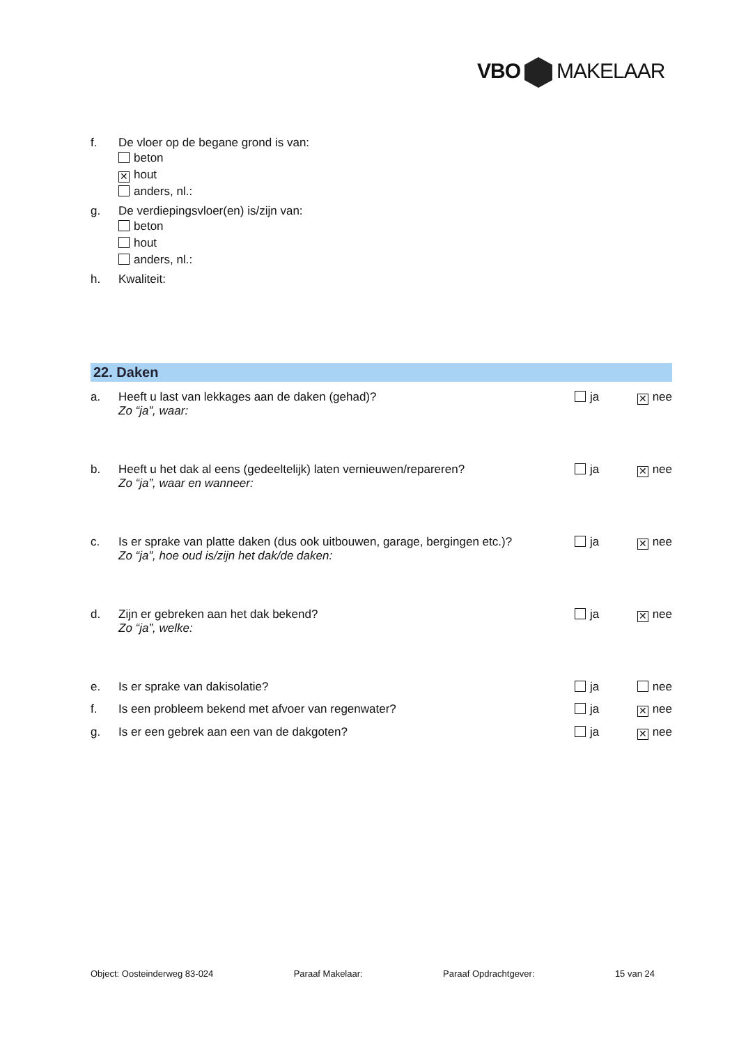VBO MAKELAAR
f. De vloer op de begane grond is van:
beton
✕ hout
anders, nl.:
g. De verdiepingsvloer(en) is/zijn van:
beton
hout
anders, nl.:
h. Kwaliteit:
22. Daken
a. Heeft u last van lekkages aan de daken (gehad)?
Zo “ja”, waar: ja ✕ nee
b. Heeft u het dak al eens (gedeeltelijk) laten vernieuwen/repareren?
Zo “ja”, waar en wanneer: ja ✕ nee
c. Is er sprake van platte daken (dus ook uitbouwen, garage, bergingen etc.)?
Zo “ja”, hoe oud is/zijn het dak/de daken: ja ✕ nee
d. Zijn er gebreken aan het dak bekend?
Zo “ja”, welke: ja ✕ nee
e. Is er sprake van dakisolatie? ja nee
f. Is een probleem bekend met afvoer van regenwater? ja ✕ nee
g. Is er een gebrek aan een van de dakgoten? ja ✕ nee
Object: Oosteinderweg 83-024 Paraaf Makelaar: Paraaf Opdrachtgever: 15 van 24